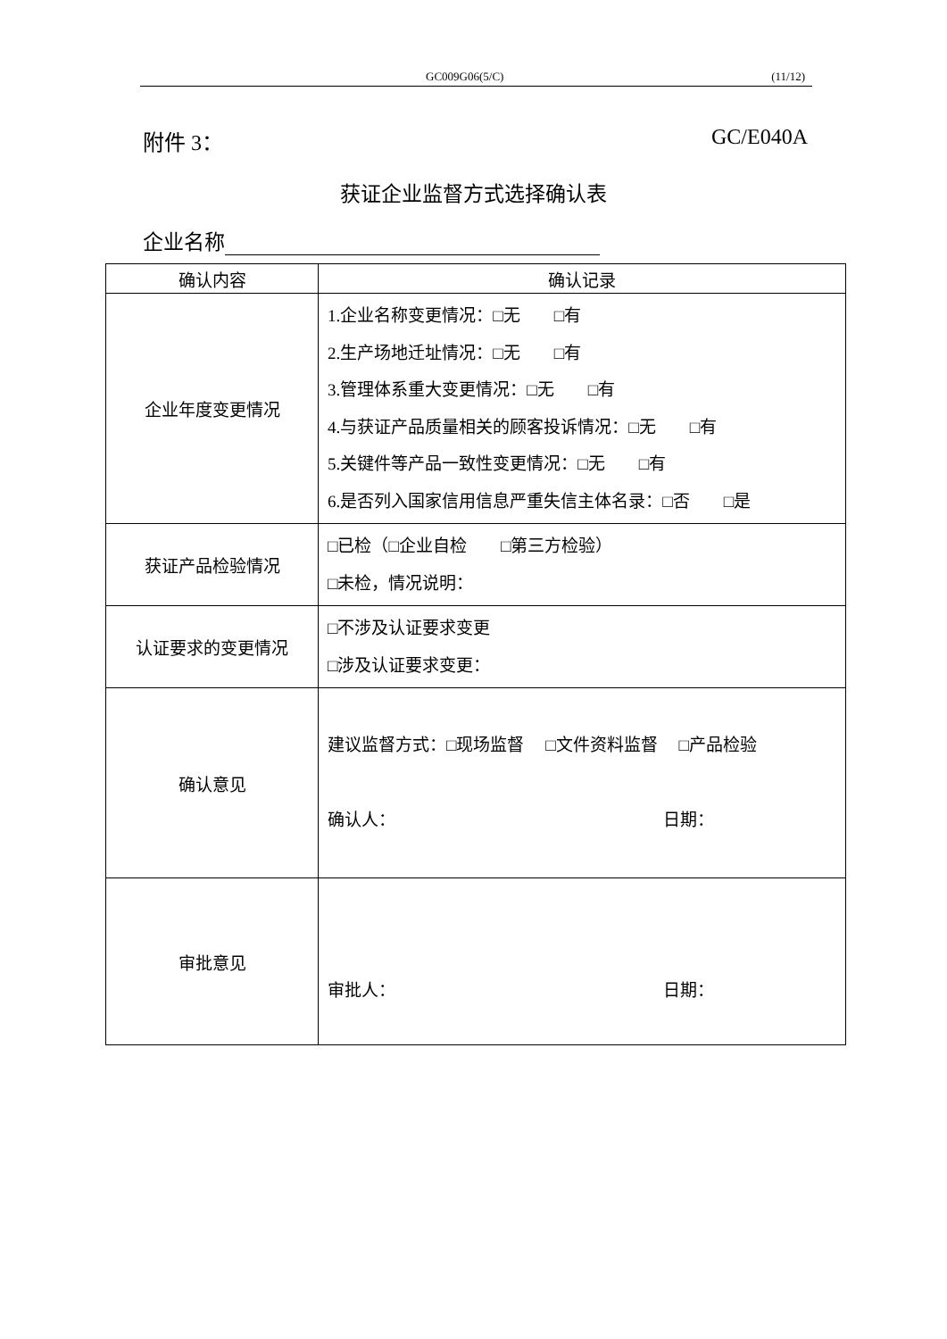GC009G06(5/C) (11/12)
附件 3： GC/E040A
获证企业监督方式选择确认表
企业名称
| 确认内容 | 确认记录 |
| --- | --- |
| 企业年度变更情况 | 1.企业名称变更情况：□无 □有 2.生产场地迁址情况：□无 □有 3.管理体系重大变更情况：□无 □有 4.与获证产品质量相关的顾客投诉情况：□无 □有 5.关键件等产品一致性变更情况：□无 □有 6.是否列入国家信用信息严重失信主体名录：□否 □是 |
| 获证产品检验情况 | □已检（□企业自检 □第三方检验） □未检，情况说明： |
| 认证要求的变更情况 | □不涉及认证要求变更 □涉及认证要求变更： |
| 确认意见 | 建议监督方式：□现场监督 □文件资料监督 □产品检验 确认人： 日期： |
| 审批意见 | 审批人： 日期： |